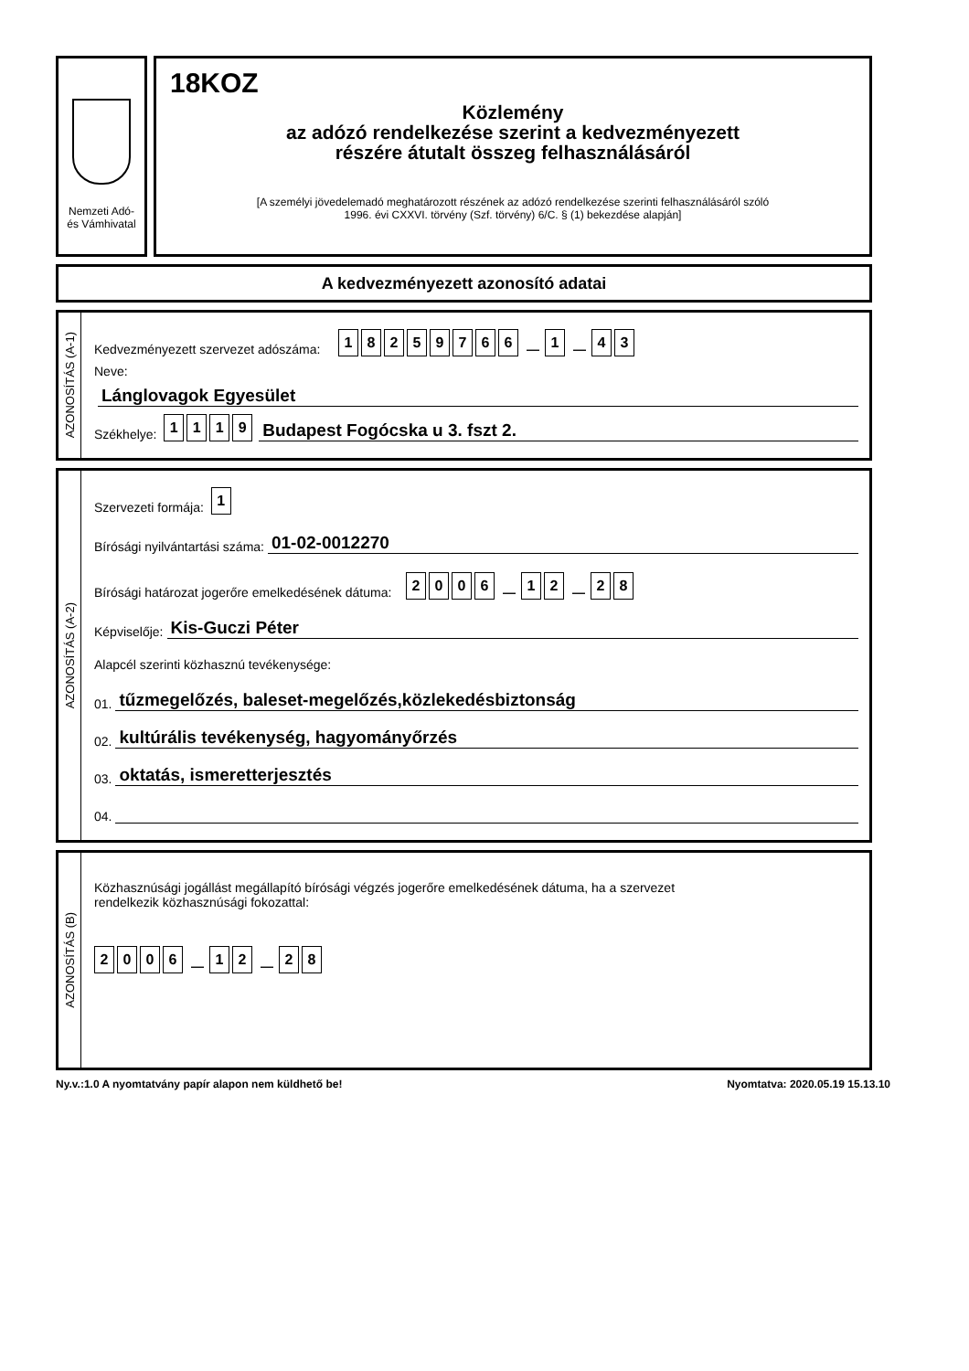Nemzeti Adó-
és Vámhivatal
18KOZ
Közlemény
az adózó rendelkezése szerint a kedvezményezett
részére átutalt összeg felhasználásáról
[A személyi jövedelemadó meghatározott részének az adózó rendelkezése szerinti felhasználásáról szóló
1996. évi CXXVI. törvény (Szf. törvény) 6/C. § (1) bekezdése alapján]
A kedvezményezett azonosító adatai
AZONOSÍTÁS (A-1)
Kedvezményezett szervezet adószáma: 18259766 — 1 — 43
Neve:
Lánglovagok Egyesület
Székhelye: 1119
Budapest Fogócska u 3. fszt 2.
AZONOSÍTÁS (A-2)
Szervezeti formája: 1
Bírósági nyilvántartási száma:
01-02-0012270
Bírósági határozat jogerőre emelkedésének dátuma: 2006 — 12 — 28
Képviselője:
Kis-Guczi Péter
Alapcél szerinti közhasznú tevékenysége:
01.
tűzmegelőzés, baleset-megelőzés,közlekedésbiztonság
02.
kultúrális tevékenység, hagyományőrzés
03.
oktatás, ismeretterjesztés
04.
AZONOSÍTÁS (B)
Közhasznúsági jogállást megállapító bírósági végzés jogerőre emelkedésének dátuma, ha a szervezet
rendelkezik közhasznúsági fokozattal:
2006 — 12 — 28
Ny.v.:1.0 A nyomtatvány papír alapon nem küldhető be! Nyomtatva: 2020.05.19 15.13.10